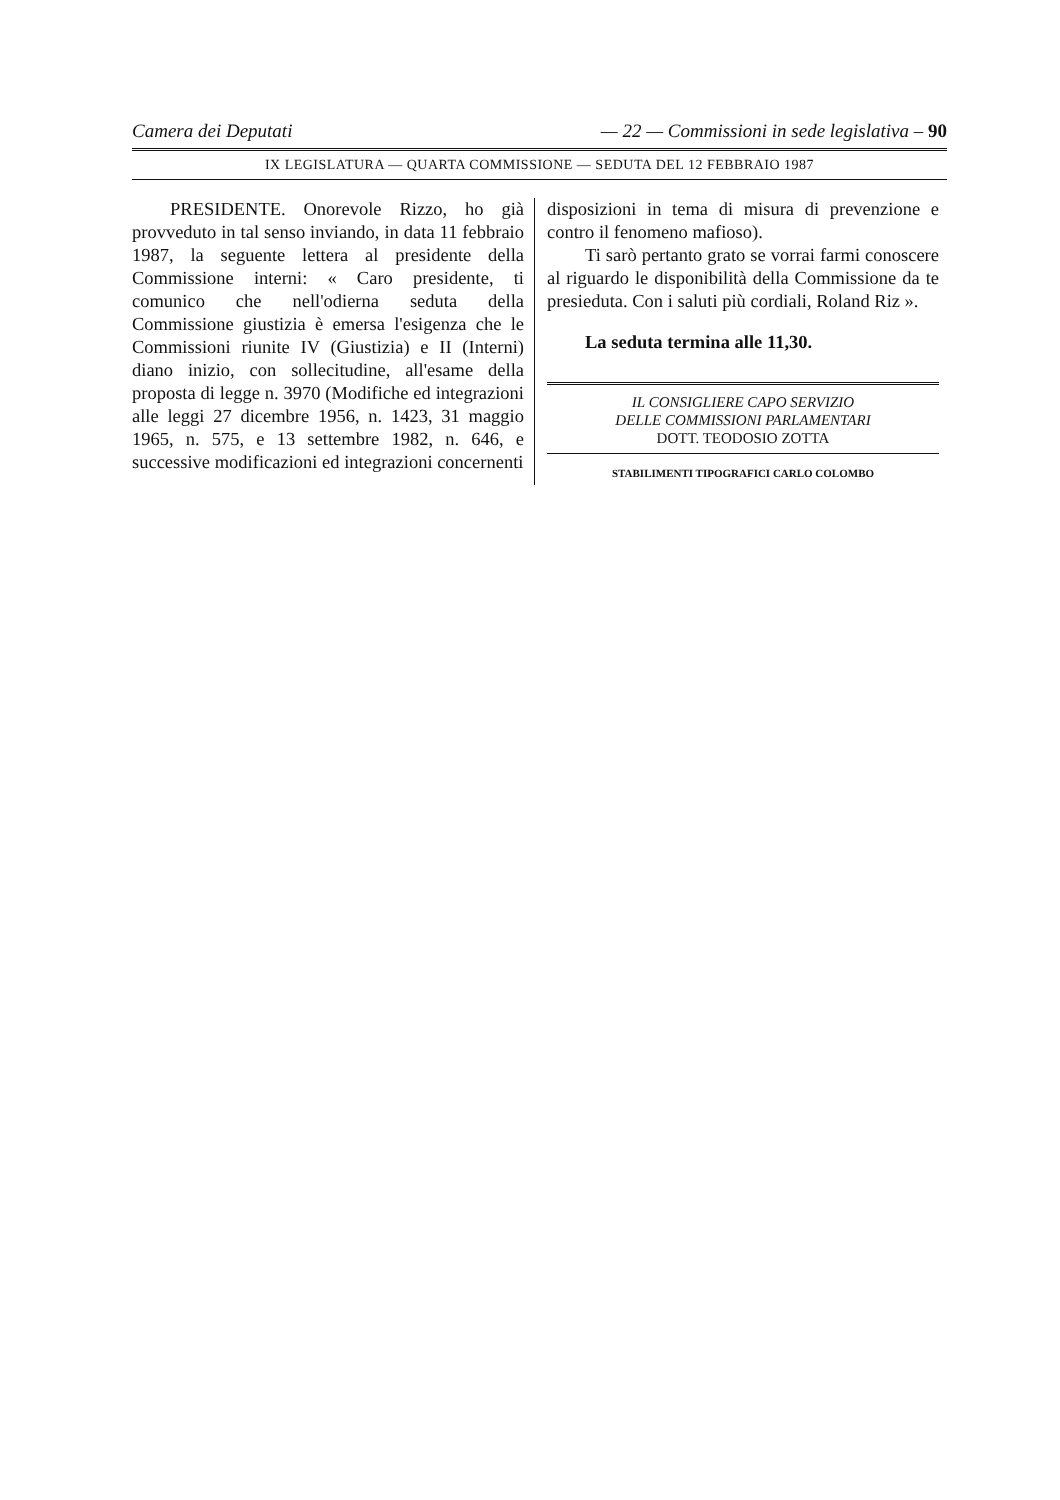Camera dei Deputati — 22 — Commissioni in sede legislativa – 90
IX LEGISLATURA — QUARTA COMMISSIONE — SEDUTA DEL 12 FEBBRAIO 1987
PRESIDENTE. Onorevole Rizzo, ho già provveduto in tal senso inviando, in data 11 febbraio 1987, la seguente lettera al presidente della Commissione interni: « Caro presidente, ti comunico che nell'odierna seduta della Commissione giustizia è emersa l'esigenza che le Commissioni riunite IV (Giustizia) e II (Interni) diano inizio, con sollecitudine, all'esame della proposta di legge n. 3970 (Modifiche ed integrazioni alle leggi 27 dicembre 1956, n. 1423, 31 maggio 1965, n. 575, e 13 settembre 1982, n. 646, e successive modificazioni ed integrazioni concernenti
disposizioni in tema di misura di prevenzione e contro il fenomeno mafioso).
Ti sarò pertanto grato se vorrai farmi conoscere al riguardo le disponibilità della Commissione da te presieduta. Con i saluti più cordiali, Roland Riz ».
La seduta termina alle 11,30.
IL CONSIGLIERE CAPO SERVIZIO
DELLE COMMISSIONI PARLAMENTARI
DOTT. TEODOSIO ZOTTA
STABILIMENTI TIPOGRAFICI CARLO COLOMBO